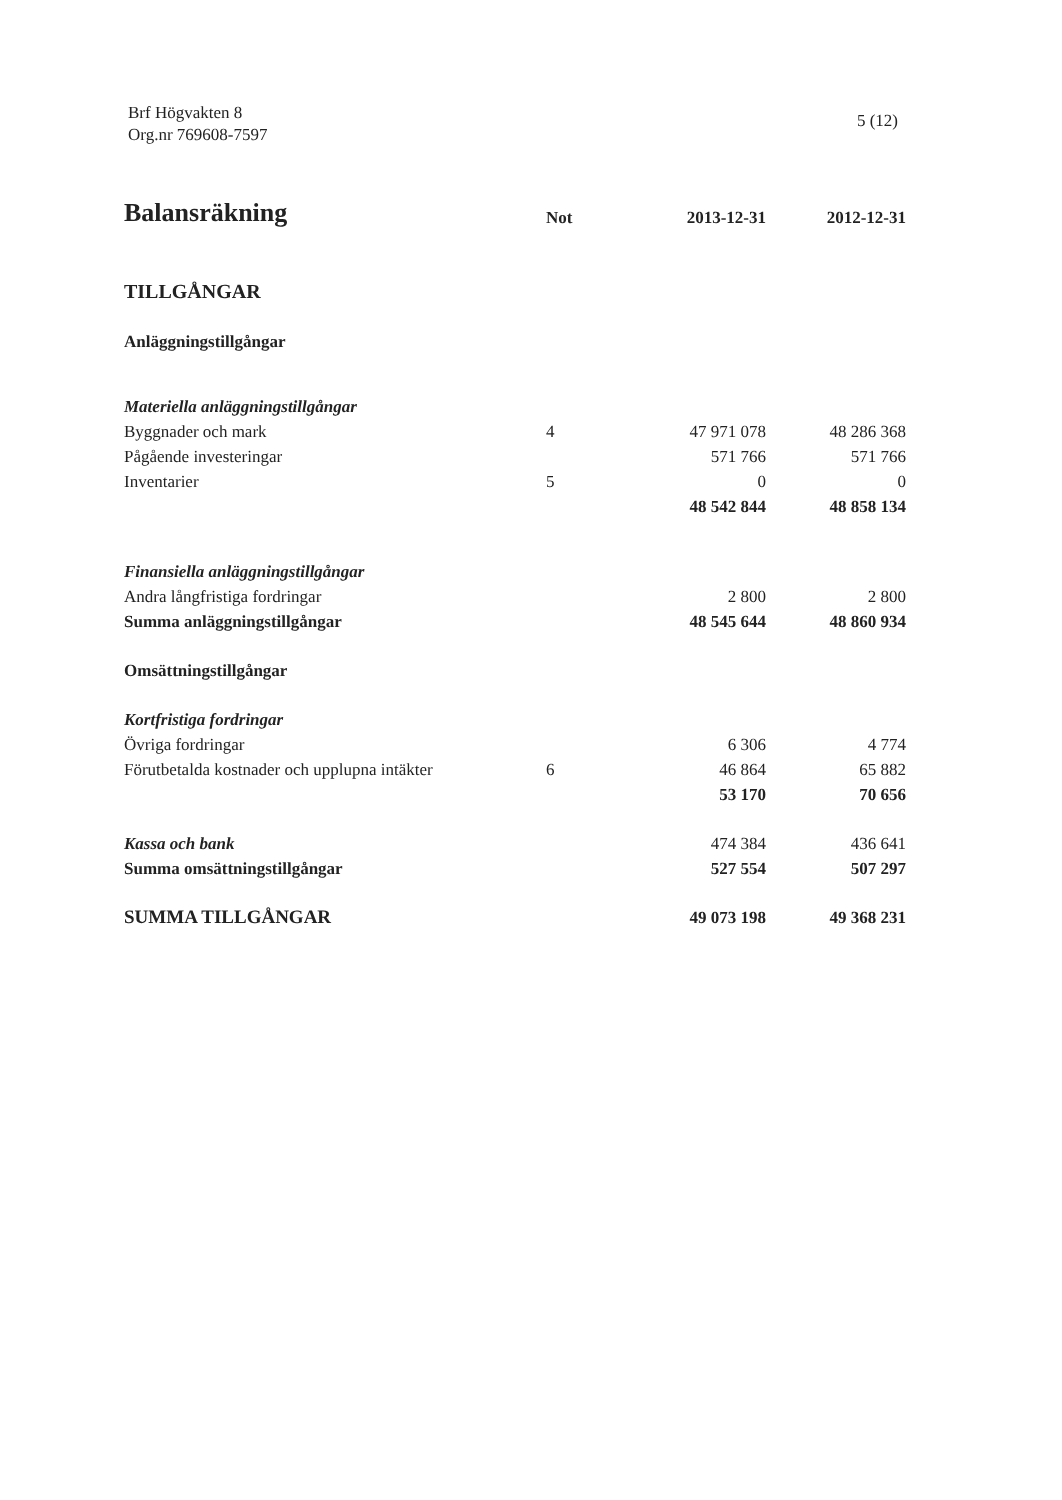Brf Högvakten 8
Org.nr 769608-7597
5 (12)
| Balansräkning | Not | 2013-12-31 | 2012-12-31 |
| --- | --- | --- | --- |
| TILLGÅNGAR | | | |
| Anläggningstillgångar | | | |
| Materiella anläggningstillgångar | | | |
| Byggnader och mark | 4 | 47 971 078 | 48 286 368 |
| Pågående investeringar | | 571 766 | 571 766 |
| Inventarier | 5 | 0 | 0 |
| | | 48 542 844 | 48 858 134 |
| Finansiella anläggningstillgångar | | | |
| Andra långfristiga fordringar | | 2 800 | 2 800 |
| Summa anläggningstillgångar | | 48 545 644 | 48 860 934 |
| Omsättningstillgångar | | | |
| Kortfristiga fordringar | | | |
| Övriga fordringar | | 6 306 | 4 774 |
| Förutbetalda kostnader och upplupna intäkter | 6 | 46 864 | 65 882 |
| | | 53 170 | 70 656 |
| Kassa och bank | | 474 384 | 436 641 |
| Summa omsättningstillgångar | | 527 554 | 507 297 |
| SUMMA TILLGÅNGAR | | 49 073 198 | 49 368 231 |